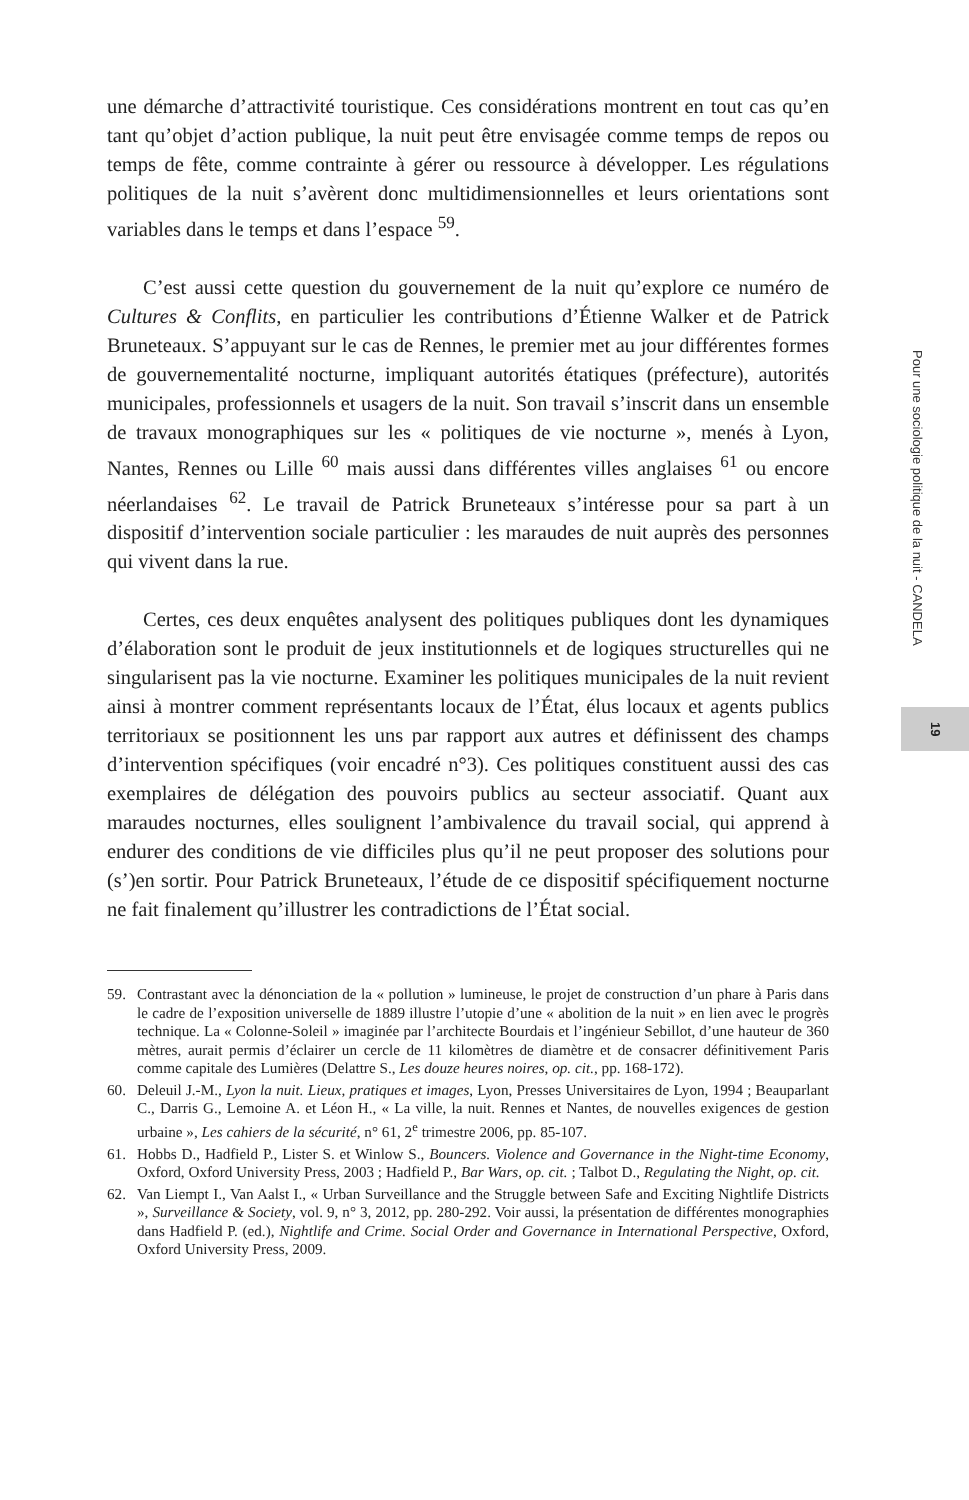Pour une sociologie politique de la nuit - CANDELA
19
une démarche d’attractivité touristique. Ces considérations montrent en tout cas qu’en tant qu’objet d’action publique, la nuit peut être envisagée comme temps de repos ou temps de fête, comme contrainte à gérer ou ressource à développer. Les régulations politiques de la nuit s’avèrent donc multidimensionnelles et leurs orientations sont variables dans le temps et dans l’espace <sup>59</sup>.
C’est aussi cette question du gouvernement de la nuit qu’explore ce numéro de Cultures & Conflits, en particulier les contributions d’Étienne Walker et de Patrick Bruneteaux. S’appuyant sur le cas de Rennes, le premier met au jour différentes formes de gouvernementalité nocturne, impliquant autorités étatiques (préfecture), autorités municipales, professionnels et usagers de la nuit. Son travail s’inscrit dans un ensemble de travaux monographiques sur les « politiques de vie nocturne », menés à Lyon, Nantes, Rennes ou Lille <sup>60</sup> mais aussi dans différentes villes anglaises <sup>61</sup> ou encore néerlandaises <sup>62</sup>. Le travail de Patrick Bruneteaux s’intéresse pour sa part à un dispositif d’intervention sociale particulier : les maraudes de nuit auprès des personnes qui vivent dans la rue.
Certes, ces deux enquêtes analysent des politiques publiques dont les dynamiques d’élaboration sont le produit de jeux institutionnels et de logiques structurelles qui ne singularisent pas la vie nocturne. Examiner les politiques municipales de la nuit revient ainsi à montrer comment représentants locaux de l’État, élus locaux et agents publics territoriaux se positionnent les uns par rapport aux autres et définissent des champs d’intervention spécifiques (voir encadré n°3). Ces politiques constituent aussi des cas exemplaires de délégation des pouvoirs publics au secteur associatif. Quant aux maraudes nocturnes, elles soulignent l’ambivalence du travail social, qui apprend à endurer des conditions de vie difficiles plus qu’il ne peut proposer des solutions pour (s’)en sortir. Pour Patrick Bruneteaux, l’étude de ce dispositif spécifiquement nocturne ne fait finalement qu’illustrer les contradictions de l’État social.
59. Contrastant avec la dénonciation de la « pollution » lumineuse, le projet de construction d’un phare à Paris dans le cadre de l’exposition universelle de 1889 illustre l’utopie d’une « abolition de la nuit » en lien avec le progrès technique. La « Colonne-Soleil » imaginée par l’architecte Bourdais et l’ingénieur Sebillot, d’une hauteur de 360 mètres, aurait permis d’éclairer un cercle de 11 kilomètres de diamètre et de consacrer définitivement Paris comme capitale des Lumières (Delattre S., Les douze heures noires, op. cit., pp. 168-172).
60. Deleuil J.-M., Lyon la nuit. Lieux, pratiques et images, Lyon, Presses Universitaires de Lyon, 1994 ; Beauparlant C., Darris G., Lemoine A. et Léon H., « La ville, la nuit. Rennes et Nantes, de nouvelles exigences de gestion urbaine », Les cahiers de la sécurité, n° 61, 2<sup>e</sup> trimestre 2006, pp. 85-107.
61. Hobbs D., Hadfield P., Lister S. et Winlow S., Bouncers. Violence and Governance in the Night-time Economy, Oxford, Oxford University Press, 2003 ; Hadfield P., Bar Wars, op. cit. ; Talbot D., Regulating the Night, op. cit.
62. Van Liempt I., Van Aalst I., « Urban Surveillance and the Struggle between Safe and Exciting Nightlife Districts », Surveillance & Society, vol. 9, n° 3, 2012, pp. 280-292. Voir aussi, la présentation de différentes monographies dans Hadfield P. (ed.), Nightlife and Crime. Social Order and Governance in International Perspective, Oxford, Oxford University Press, 2009.